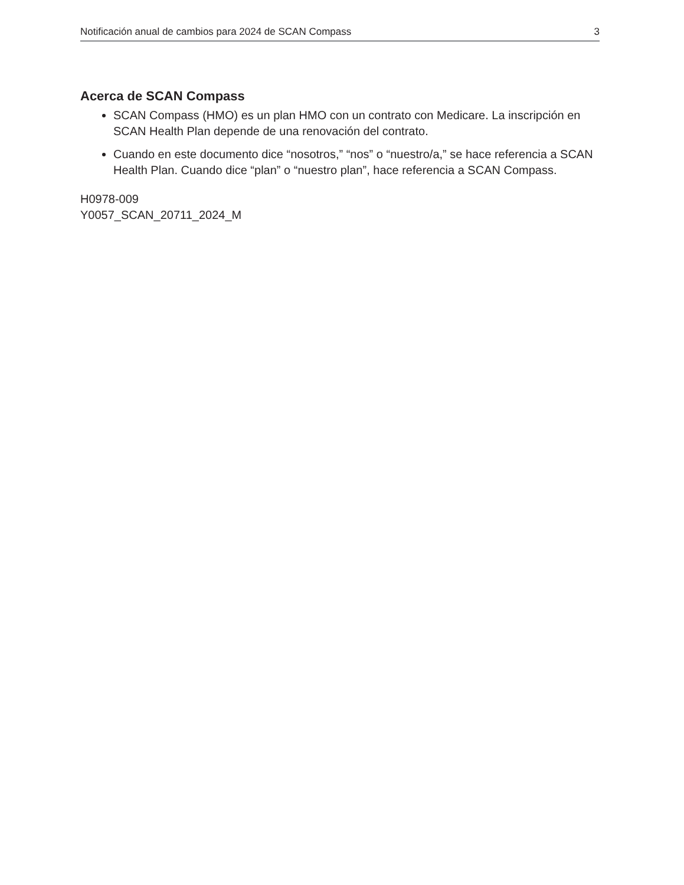Notificación anual de cambios para 2024 de SCAN Compass 3
Acerca de SCAN Compass
SCAN Compass (HMO) es un plan HMO con un contrato con Medicare. La inscripción en SCAN Health Plan depende de una renovación del contrato.
Cuando en este documento dice “nosotros,” “nos” o “nuestro/a,” se hace referencia a SCAN Health Plan. Cuando dice “plan” o “nuestro plan”, hace referencia a SCAN Compass.
H0978-009
Y0057_SCAN_20711_2024_M